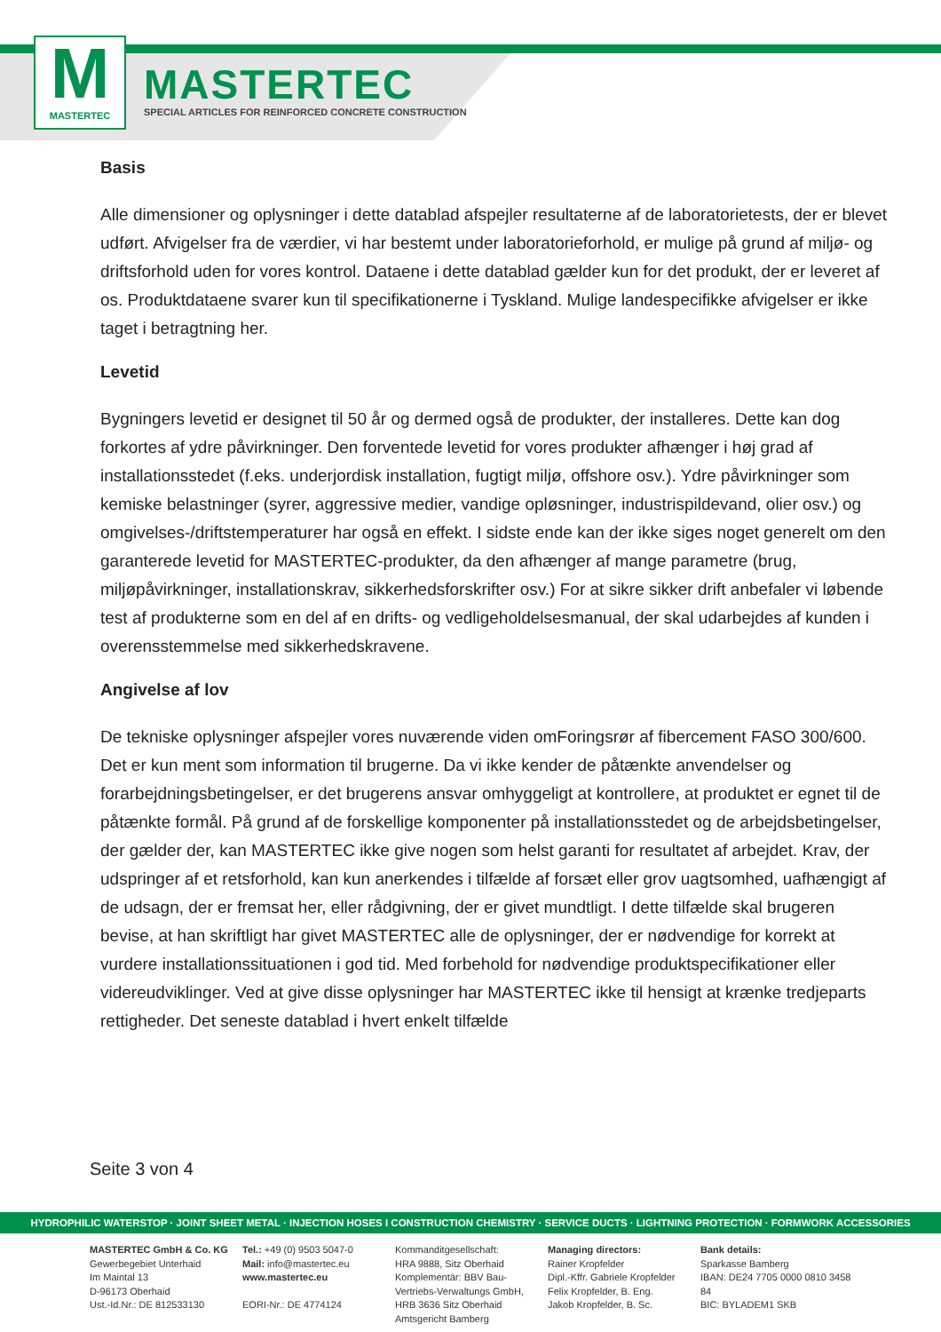M
MASTERTEC
MASTERTEC
SPECIAL ARTICLES FOR REINFORCED CONCRETE CONSTRUCTION
Basis
Alle dimensioner og oplysninger i dette datablad afspejler resultaterne af de laboratorietests, der er blevet udført. Afvigelser fra de værdier, vi har bestemt under laboratorieforhold, er mulige på grund af miljø- og driftsforhold uden for vores kontrol. Dataene i dette datablad gælder kun for det produkt, der er leveret af os. Produktdataene svarer kun til specifikationerne i Tyskland. Mulige landespecifikke afvigelser er ikke taget i betragtning her.
Levetid
Bygningers levetid er designet til 50 år og dermed også de produkter, der installeres. Dette kan dog forkortes af ydre påvirkninger. Den forventede levetid for vores produkter afhænger i høj grad af installationsstedet (f.eks. underjordisk installation, fugtigt miljø, offshore osv.). Ydre påvirkninger som kemiske belastninger (syrer, aggressive medier, vandige opløsninger, industrispildevand, olier osv.) og omgivelses-/driftstemperaturer har også en effekt. I sidste ende kan der ikke siges noget generelt om den garanterede levetid for MASTERTEC-produkter, da den afhænger af mange parametre (brug, miljøpåvirkninger, installationskrav, sikkerhedsforskrifter osv.) For at sikre sikker drift anbefaler vi løbende test af produkterne som en del af en drifts- og vedligeholdelsesmanual, der skal udarbejdes af kunden i overensstemmelse med sikkerhedskravene.
Angivelse af lov
De tekniske oplysninger afspejler vores nuværende viden omForingsrør af fibercement FASO 300/600. Det er kun ment som information til brugerne. Da vi ikke kender de påtænkte anvendelser og forarbejdningsbetingelser, er det brugerens ansvar omhyggeligt at kontrollere, at produktet er egnet til de påtænkte formål. På grund af de forskellige komponenter på installationsstedet og de arbejdsbetingelser, der gælder der, kan MASTERTEC ikke give nogen som helst garanti for resultatet af arbejdet. Krav, der udspringer af et retsforhold, kan kun anerkendes i tilfælde af forsæt eller grov uagtsomhed, uafhængigt af de udsagn, der er fremsat her, eller rådgivning, der er givet mundtligt. I dette tilfælde skal brugeren bevise, at han skriftligt har givet MASTERTEC alle de oplysninger, der er nødvendige for korrekt at vurdere installationssituationen i god tid. Med forbehold for nødvendige produktspecifikationer eller videreudviklinger. Ved at give disse oplysninger har MASTERTEC ikke til hensigt at krænke tredjeparts rettigheder. Det seneste datablad i hvert enkelt tilfælde
Seite 3 von 4
HYDROPHILIC WATERSTOP · JOINT SHEET METAL · INJECTION HOSES I CONSTRUCTION CHEMISTRY · SERVICE DUCTS · LIGHTNING PROTECTION · FORMWORK ACCESSORIES
MASTERTEC GmbH & Co. KG
Gewerbegebiet Unterhaid
Im Maintal 13
D-96173 Oberhaid
Ust.-Id.Nr.: DE 812533130
Tel.: +49 (0) 9503 5047-0
Mail: info@mastertec.eu
www.mastertec.eu
EORI-Nr.: DE 4774124
Kommanditgesellschaft:
HRA 9888, Sitz Oberhaid
Komplementär: BBV Bau-
Vertriebs-Verwaltungs GmbH,
HRB 3636 Sitz Oberhaid
Amtsgericht Bamberg
Managing directors:
Rainer Kropfelder
Dipl.-Kffr. Gabriele Kropfelder
Felix Kropfelder, B. Eng.
Jakob Kropfelder, B. Sc.
Bank details:
Sparkasse Bamberg
IBAN: DE24 7705 0000 0810 3458 84
BIC: BYLADEM1 SKB